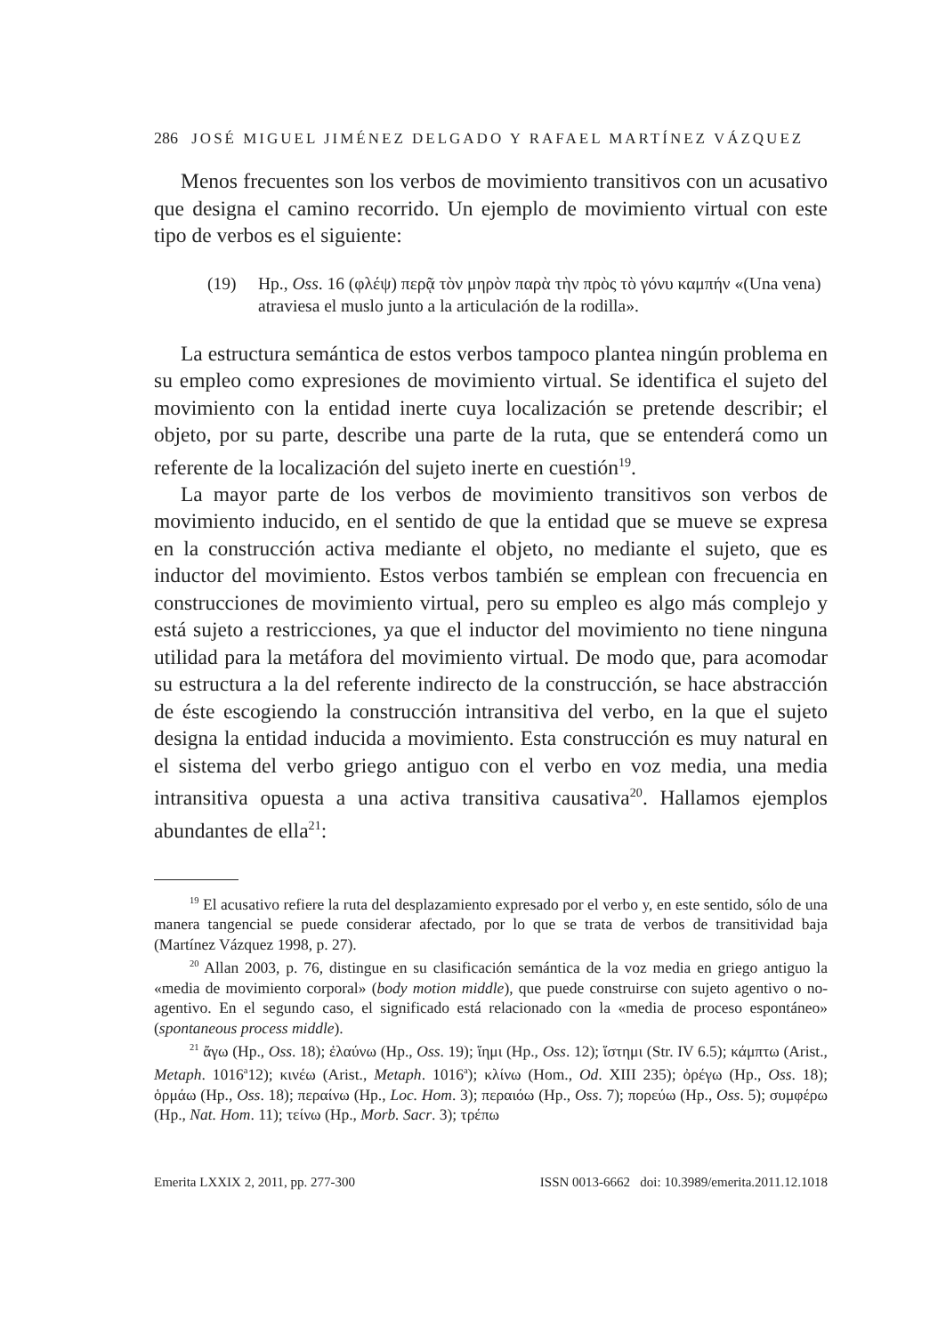286 JOSÉ MIGUEL JIMÉNEZ DELGADO Y RAFAEL MARTÍNEZ VÁZQUEZ
Menos frecuentes son los verbos de movimiento transitivos con un acusativo que designa el camino recorrido. Un ejemplo de movimiento virtual con este tipo de verbos es el siguiente:
(19) Hp., Oss. 16 (φλέψ) περᾷ τὸν μηρὸν παρὰ τὴν πρὸς τὸ γόνυ καμπήν «(Una vena) atraviesa el muslo junto a la articulación de la rodilla».
La estructura semántica de estos verbos tampoco plantea ningún problema en su empleo como expresiones de movimiento virtual. Se identifica el sujeto del movimiento con la entidad inerte cuya localización se pretende describir; el objeto, por su parte, describe una parte de la ruta, que se entenderá como un referente de la localización del sujeto inerte en cuestión<sup>19</sup>.
La mayor parte de los verbos de movimiento transitivos son verbos de movimiento inducido, en el sentido de que la entidad que se mueve se expresa en la construcción activa mediante el objeto, no mediante el sujeto, que es inductor del movimiento. Estos verbos también se emplean con frecuencia en construcciones de movimiento virtual, pero su empleo es algo más complejo y está sujeto a restricciones, ya que el inductor del movimiento no tiene ninguna utilidad para la metáfora del movimiento virtual. De modo que, para acomodar su estructura a la del referente indirecto de la construcción, se hace abstracción de éste escogiendo la construcción intransitiva del verbo, en la que el sujeto designa la entidad inducida a movimiento. Esta construcción es muy natural en el sistema del verbo griego antiguo con el verbo en voz media, una media intransitiva opuesta a una activa transitiva causativa<sup>20</sup>. Hallamos ejemplos abundantes de ella<sup>21</sup>:
<sup>19</sup> El acusativo refiere la ruta del desplazamiento expresado por el verbo y, en este sentido, sólo de una manera tangencial se puede considerar afectado, por lo que se trata de verbos de transitividad baja (Martínez Vázquez 1998, p. 27).
<sup>20</sup> Allan 2003, p. 76, distingue en su clasificación semántica de la voz media en griego antiguo la «media de movimiento corporal» (body motion middle), que puede construirse con sujeto agentivo o no-agentivo. En el segundo caso, el significado está relacionado con la «media de proceso espontáneo» (spontaneous process middle).
<sup>21</sup> ἄγω (Hp., Oss. 18); ἐλαύνω (Hp., Oss. 19); ἵημι (Hp., Oss. 12); ἵστημι (Str. IV 6.5); κάμπτω (Arist., Metaph. 1016<sup>a</sup>12); κινέω (Arist., Metaph. 1016<sup>a</sup>); κλίνω (Hom., Od. XIII 235); ὀρέγω (Hp., Oss. 18); ὁρμάω (Hp., Oss. 18); περαίνω (Hp., Loc. Hom. 3); περαιόω (Hp., Oss. 7); πορεύω (Hp., Oss. 5); συμφέρω (Hp., Nat. Hom. 11); τείνω (Hp., Morb. Sacr. 3); τρέπω
Emerita LXXIX 2, 2011, pp. 277-300 ISSN 0013-6662 doi: 10.3989/emerita.2011.12.1018